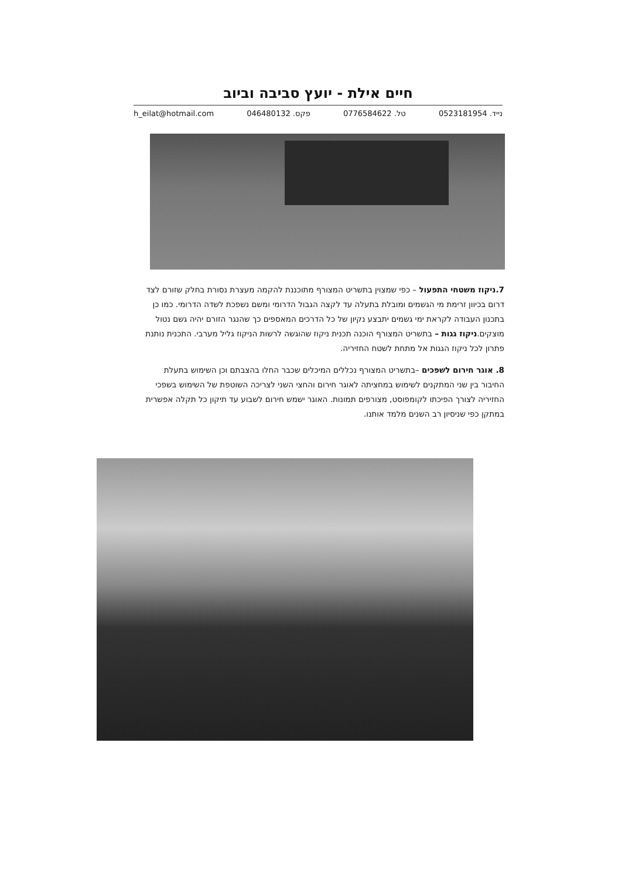חיים אילת - יועץ סביבה וביוב
נייד. 0523181954 טל. 0776584622 פקס. 046480132 h_eilat@hotmail.com
7.ניקוז משטחי התפעול – כפי שמצוין בתשריט המצורף מתוכננת להקמה מעצרת נסורת בחלק שזורם לצד דרום בכיוון זרימת מי הגשמים ומובלת בתעלה עד לקצה הגבול הדרומי ומשם נשפכת לשדה הדרומי. כמו כן בתכנון העבודה לקראת ימי גשמים יתבצע נקיון של כל הדרכים המאספים כך שהנגר הזורם יהיה גשם נטול מוצקים.ניקוז גגות – בתשריט המצורף הוכנה תכנית ניקוז שהוגשה לרשות הניקוז גליל מערבי. התכנית נותנת פתרון לכל ניקוז הגגות אל מתחת לשטח החזיריה.
8. אוגר חירום לשפכים –בתשריט המצורף נכללים המיכלים שכבר החלו בהצבתם וכן השימוש בתעלת החיבור בין שני המתקנים לשימוש במחציתה לאוגר חירום והחצי השני לצריכה השוטפת של השימוש בשפכי החזיריה לצורך הפיכתו לקומפוסט, מצורפים תמונות. האוגר ישמש חירום לשבוע עד תיקון כל תקלה אפשרית במתקן כפי שניסיון רב השנים מלמד אותנו.